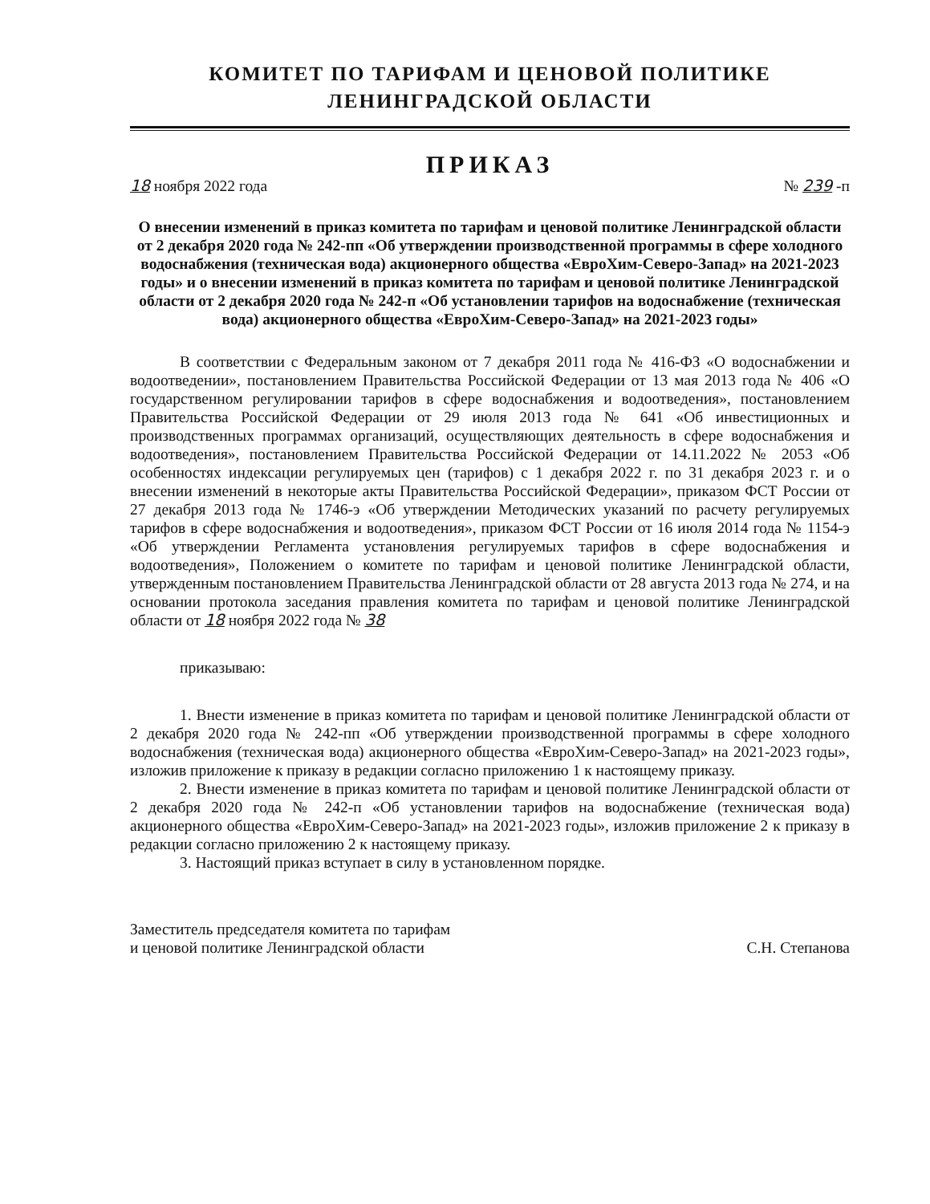КОМИТЕТ ПО ТАРИФАМ И ЦЕНОВОЙ ПОЛИТИКЕ
ЛЕНИНГРАДСКОЙ ОБЛАСТИ
ПРИКАЗ
18 ноября 2022 года № 239 -п
О внесении изменений в приказ комитета по тарифам и ценовой политике Ленинградской области от 2 декабря 2020 года № 242-пп «Об утверждении производственной программы в сфере холодного водоснабжения (техническая вода) акционерного общества «ЕвроХим-Северо-Запад» на 2021-2023 годы» и о внесении изменений в приказ комитета по тарифам и ценовой политике Ленинградской области от 2 декабря 2020 года № 242-п «Об установлении тарифов на водоснабжение (техническая вода) акционерного общества «ЕвроХим-Северо-Запад» на 2021-2023 годы»
В соответствии с Федеральным законом от 7 декабря 2011 года № 416-ФЗ «О водоснабжении и водоотведении», постановлением Правительства Российской Федерации от 13 мая 2013 года № 406 «О государственном регулировании тарифов в сфере водоснабжения и водоотведения», постановлением Правительства Российской Федерации от 29 июля 2013 года № 641 «Об инвестиционных и производственных программах организаций, осуществляющих деятельность в сфере водоснабжения и водоотведения», постановлением Правительства Российской Федерации от 14.11.2022 № 2053 «Об особенностях индексации регулируемых цен (тарифов) с 1 декабря 2022 г. по 31 декабря 2023 г. и о внесении изменений в некоторые акты Правительства Российской Федерации», приказом ФСТ России от 27 декабря 2013 года № 1746-э «Об утверждении Методических указаний по расчету регулируемых тарифов в сфере водоснабжения и водоотведения», приказом ФСТ России от 16 июля 2014 года № 1154-э «Об утверждении Регламента установления регулируемых тарифов в сфере водоснабжения и водоотведения», Положением о комитете по тарифам и ценовой политике Ленинградской области, утвержденным постановлением Правительства Ленинградской области от 28 августа 2013 года № 274, и на основании протокола заседания правления комитета по тарифам и ценовой политике Ленинградской области от 18 ноября 2022 года № 38
приказываю:
1. Внести изменение в приказ комитета по тарифам и ценовой политике Ленинградской области от 2 декабря 2020 года № 242-пп «Об утверждении производственной программы в сфере холодного водоснабжения (техническая вода) акционерного общества «ЕвроХим-Северо-Запад» на 2021-2023 годы», изложив приложение к приказу в редакции согласно приложению 1 к настоящему приказу.
2. Внести изменение в приказ комитета по тарифам и ценовой политике Ленинградской области от 2 декабря 2020 года № 242-п «Об установлении тарифов на водоснабжение (техническая вода) акционерного общества «ЕвроХим-Северо-Запад» на 2021-2023 годы», изложив приложение 2 к приказу в редакции согласно приложению 2 к настоящему приказу.
3. Настоящий приказ вступает в силу в установленном порядке.
Заместитель председателя комитета по тарифам
и ценовой политике Ленинградской области
С.Н. Степанова